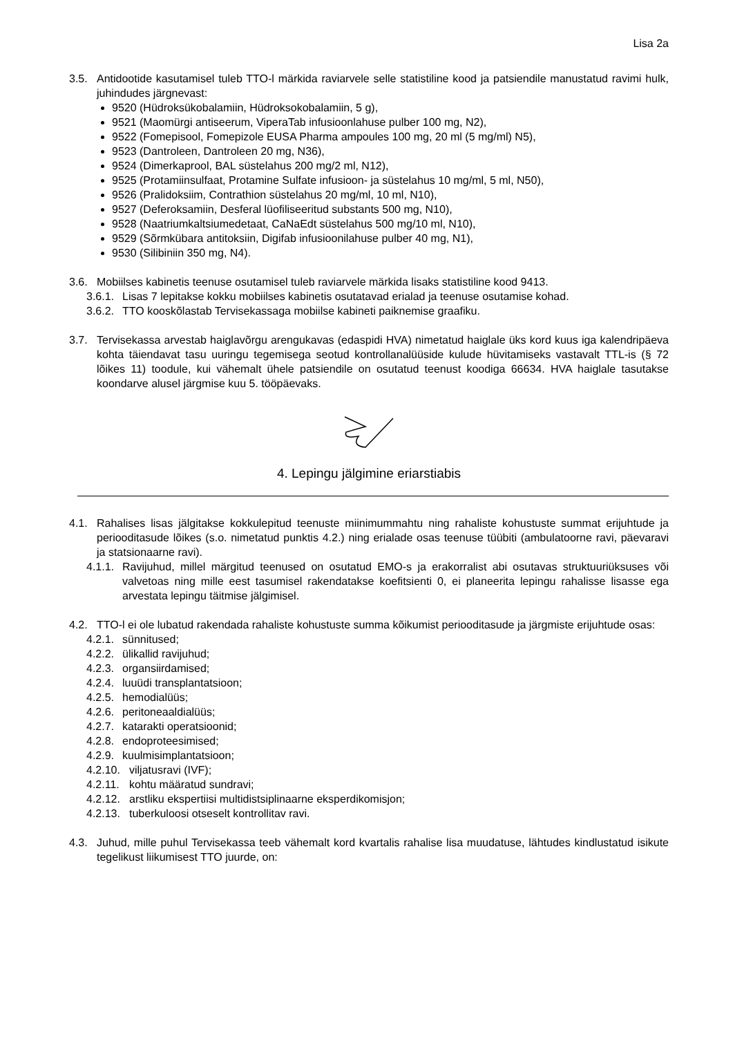Lisa 2a
3.5. Antidootide kasutamisel tuleb TTO-l märkida raviarvele selle statistiline kood ja patsiendile manustatud ravimi hulk, juhindudes järgnevast:
9520 (Hüdroksükobalamiin, Hüdroksokobalamiin, 5 g),
9521 (Maomürgi antiseerum, ViperaTab infusioonlahuse pulber 100 mg, N2),
9522 (Fomepisool, Fomepizole EUSA Pharma ampoules 100 mg, 20 ml (5 mg/ml) N5),
9523 (Dantroleen, Dantroleen 20 mg, N36),
9524 (Dimerkaprool, BAL süstelahus 200 mg/2 ml, N12),
9525 (Protamiinsulfaat, Protamine Sulfate infusioon- ja süstelahus 10 mg/ml, 5 ml, N50),
9526 (Pralidoksiim, Contrathion süstelahus 20 mg/ml, 10 ml, N10),
9527 (Deferoksamiin, Desferal lüofiliseeritud substants 500 mg, N10),
9528 (Naatriumkaltsiumedetaat, CaNaEdt süstelahus 500 mg/10 ml, N10),
9529 (Sõrmkübara antitoksiin, Digifab infusioonilahuse pulber 40 mg, N1),
9530 (Silibiniin 350 mg, N4).
3.6. Mobiilses kabinetis teenuse osutamisel tuleb raviarvele märkida lisaks statistiline kood 9413.
3.6.1.
Lisas 7 lepitakse kokku mobiilses kabinetis osutatavad erialad ja teenuse osutamise kohad.
3.6.2.
TTO kooskõlastab Tervisekassaga mobiilse kabineti paiknemise graafiku.
3.7. Tervisekassa arvestab haiglavõrgu arengukavas (edaspidi HVA) nimetatud haiglale üks kord kuus iga kalendripäeva kohta täiendavat tasu uuringu tegemisega seotud kontrollanalüüside kulude hüvitamiseks vastavalt TTL-is (§ 72 lõikes 11) toodule, kui vähemalt ühele patsiendile on osutatud teenust koodiga 66634. HVA haiglale tasutakse koondarve alusel järgmise kuu 5. tööpäevaks.
4. Lepingu jälgimine eriarstiabis
4.1. Rahalises lisas jälgitakse kokkulepitud teenuste miinimummahtu ning rahaliste kohustuste summat erijuhtude ja perioodi­tasude lõikes (s.o. nimetatud punktis 4.2.) ning erialade osas teenuse tüübiti (ambulatoorne ravi, päevaravi ja statsionaarne ravi).
4.1.1.
Ravijuhud, millel märgitud teenused on osutatud EMO-s ja erakorralist abi osutavas struktuuriüksuses või valvetoas ning mille eest tasumisel rakendatakse koefitsienti 0, ei planeerita lepingu rahalisse lisasse ega arvestata lepingu täitmise jälgimisel.
4.2. TTO-l ei ole lubatud rakendada rahaliste kohustuste summa kõikumist perioodi­tasude ja järgmiste erijuhtude osas:
4.2.1.
sünnitused;
4.2.2.
ülikallid ravijuhud;
4.2.3.
organsiirdamised;
4.2.4.
luuüdi transplantatsioon;
4.2.5.
hemodialüüs;
4.2.6.
peritoneaaldialüüs;
4.2.7.
katarakti operatsioonid;
4.2.8.
endoproteesimised;
4.2.9.
kuulmisimplantatsioon;
4.2.10.
viljatusravi (IVF);
4.2.11.
kohtu määratud sundravi;
4.2.12.
arstliku ekspertiisi multidistsiplinaarne eksperdikomisjon;
4.2.13.
tuberkuloosi otseselt kontrollitav ravi.
4.3. Juhud, mille puhul Tervisekassa teeb vähemalt kord kvartalis rahalise lisa muudatuse, lähtudes kindlustatud isikute tegelikust liikumisest TTO juurde, on: